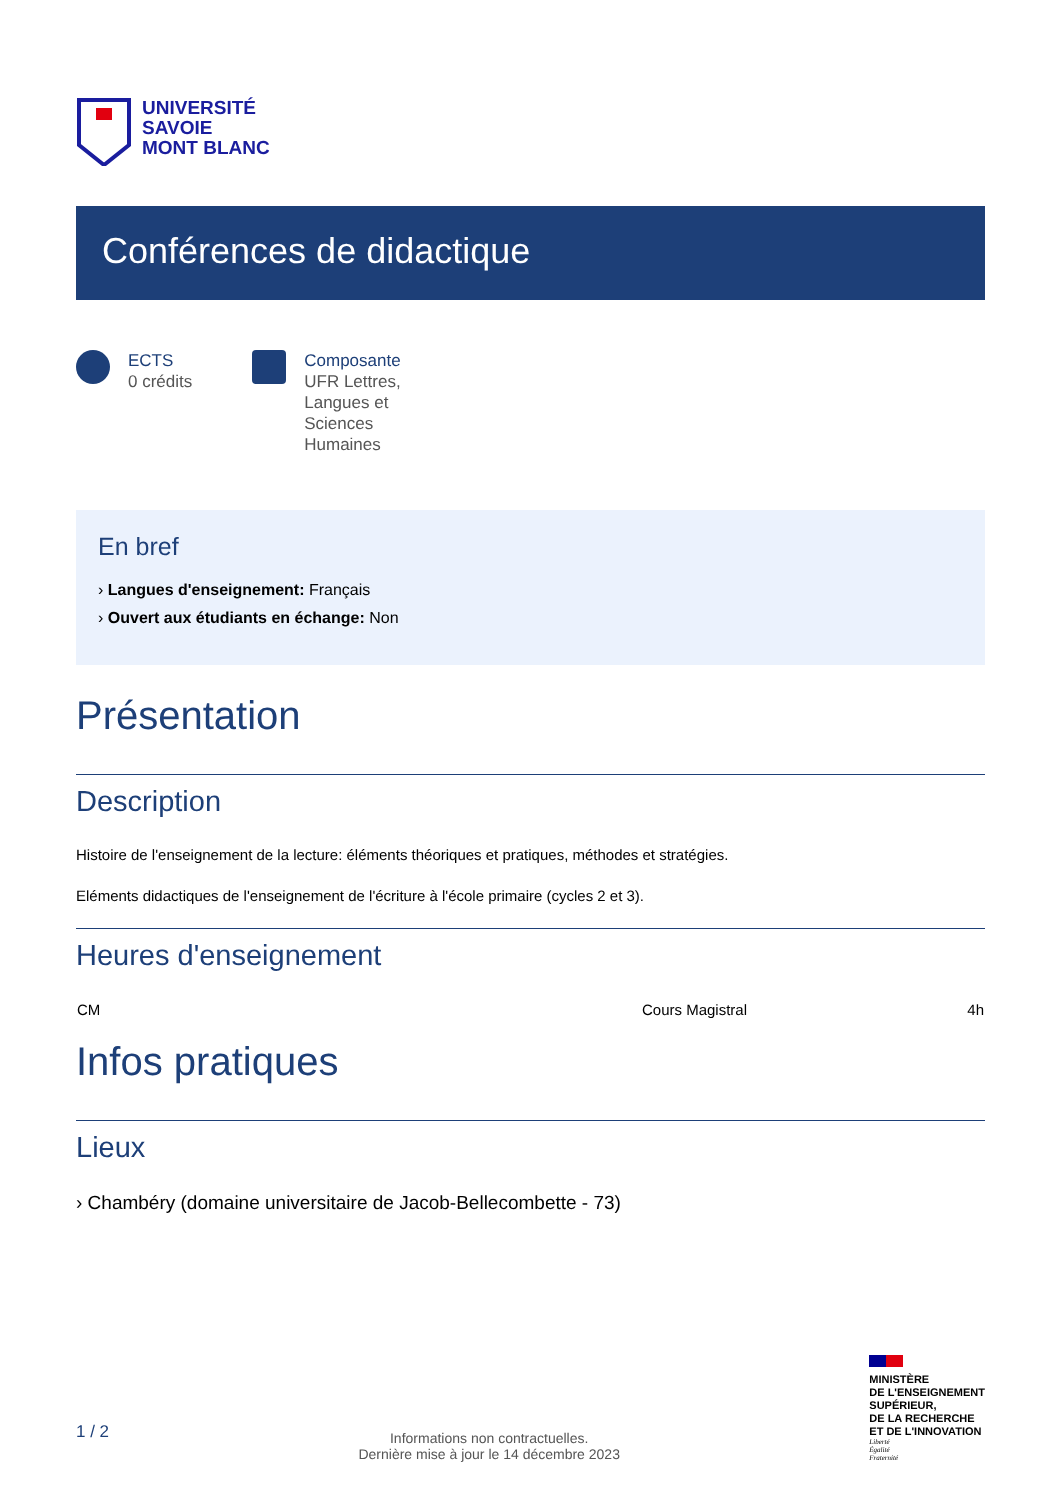UNIVERSITÉ
SAVOIE
MONT BLANC
Conférences de didactique
ECTS
0 crédits
Composante
UFR Lettres,
Langues et
Sciences
Humaines
En bref
› Langues d'enseignement: Français
› Ouvert aux étudiants en échange: Non
Présentation
Description
Histoire de l'enseignement de la lecture: éléments théoriques et pratiques, méthodes et stratégies.
Eléments didactiques de l'enseignement de l'écriture à l'école primaire (cycles 2 et 3).
Heures d'enseignement
| CM | Cours Magistral | 4h |
Infos pratiques
Lieux
› Chambéry (domaine universitaire de Jacob-Bellecombette - 73)
1 / 2
Informations non contractuelles.
Dernière mise à jour le 14 décembre 2023
MINISTÈRE
DE L'ENSEIGNEMENT
SUPÉRIEUR,
DE LA RECHERCHE
ET DE L'INNOVATION
Liberté
Égalité
Fraternité